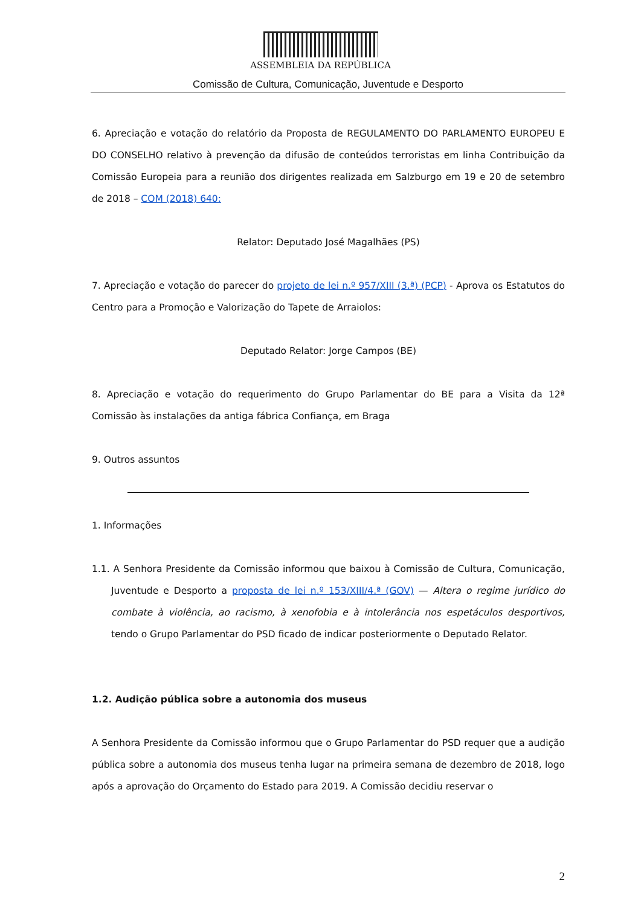ASSEMBLEIA DA REPÚBLICA
Comissão de Cultura, Comunicação, Juventude e Desporto
6. Apreciação e votação do relatório da Proposta de REGULAMENTO DO PARLAMENTO EUROPEU E DO CONSELHO relativo à prevenção da difusão de conteúdos terroristas em linha Contribuição da Comissão Europeia para a reunião dos dirigentes realizada em Salzburgo em 19 e 20 de setembro de 2018 – COM (2018) 640:
Relator: Deputado José Magalhães (PS)
7. Apreciação e votação do parecer do projeto de lei n.º 957/XIII (3.ª) (PCP) - Aprova os Estatutos do Centro para a Promoção e Valorização do Tapete de Arraiolos:
Deputado Relator: Jorge Campos (BE)
8. Apreciação e votação do requerimento do Grupo Parlamentar do BE para a Visita da 12ª Comissão às instalações da antiga fábrica Confiança, em Braga
9. Outros assuntos
1. Informações
1.1. A Senhora Presidente da Comissão informou que baixou à Comissão de Cultura, Comunicação, Juventude e Desporto a proposta de lei n.º 153/XIII/4.ª (GOV) — Altera o regime jurídico do combate à violência, ao racismo, à xenofobia e à intolerância nos espetáculos desportivos, tendo o Grupo Parlamentar do PSD ficado de indicar posteriormente o Deputado Relator.
1.2. Audição pública sobre a autonomia dos museus
A Senhora Presidente da Comissão informou que o Grupo Parlamentar do PSD requer que a audição pública sobre a autonomia dos museus tenha lugar na primeira semana de dezembro de 2018, logo após a aprovação do Orçamento do Estado para 2019. A Comissão decidiu reservar o
2